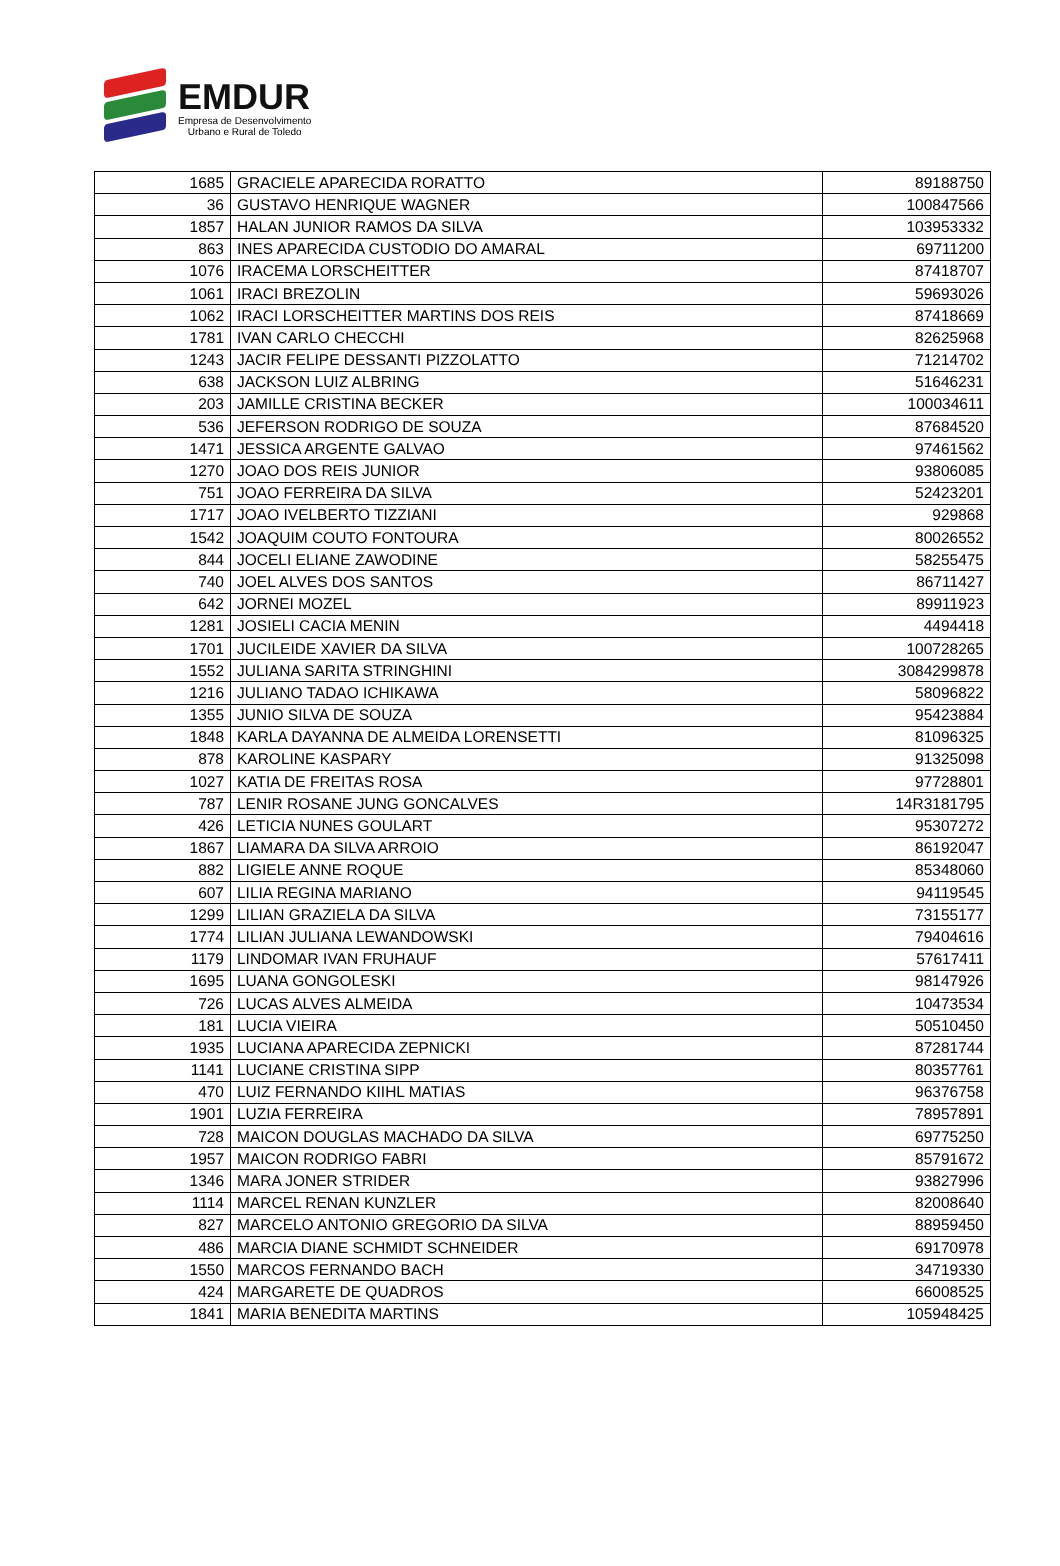EMDUR
Empresa de Desenvolvimento
Urbano e Rural de Toledo
| 1685 | GRACIELE APARECIDA RORATTO | 89188750 |
| 36 | GUSTAVO HENRIQUE WAGNER | 100847566 |
| 1857 | HALAN JUNIOR RAMOS DA SILVA | 103953332 |
| 863 | INES APARECIDA CUSTODIO DO AMARAL | 69711200 |
| 1076 | IRACEMA LORSCHEITTER | 87418707 |
| 1061 | IRACI BREZOLIN | 59693026 |
| 1062 | IRACI LORSCHEITTER MARTINS DOS REIS | 87418669 |
| 1781 | IVAN CARLO CHECCHI | 82625968 |
| 1243 | JACIR FELIPE DESSANTI PIZZOLATTO | 71214702 |
| 638 | JACKSON LUIZ ALBRING | 51646231 |
| 203 | JAMILLE CRISTINA BECKER | 100034611 |
| 536 | JEFERSON RODRIGO DE SOUZA | 87684520 |
| 1471 | JESSICA ARGENTE GALVAO | 97461562 |
| 1270 | JOAO DOS REIS JUNIOR | 93806085 |
| 751 | JOAO FERREIRA DA SILVA | 52423201 |
| 1717 | JOAO IVELBERTO TIZZIANI | 929868 |
| 1542 | JOAQUIM COUTO FONTOURA | 80026552 |
| 844 | JOCELI ELIANE ZAWODINE | 58255475 |
| 740 | JOEL ALVES DOS SANTOS | 86711427 |
| 642 | JORNEI MOZEL | 89911923 |
| 1281 | JOSIELI CACIA MENIN | 4494418 |
| 1701 | JUCILEIDE XAVIER DA SILVA | 100728265 |
| 1552 | JULIANA SARITA STRINGHINI | 3084299878 |
| 1216 | JULIANO TADAO ICHIKAWA | 58096822 |
| 1355 | JUNIO SILVA DE SOUZA | 95423884 |
| 1848 | KARLA DAYANNA DE ALMEIDA LORENSETTI | 81096325 |
| 878 | KAROLINE KASPARY | 91325098 |
| 1027 | KATIA DE FREITAS ROSA | 97728801 |
| 787 | LENIR ROSANE JUNG GONCALVES | 14R3181795 |
| 426 | LETICIA NUNES GOULART | 95307272 |
| 1867 | LIAMARA DA SILVA ARROIO | 86192047 |
| 882 | LIGIELE ANNE ROQUE | 85348060 |
| 607 | LILIA REGINA MARIANO | 94119545 |
| 1299 | LILIAN GRAZIELA DA SILVA | 73155177 |
| 1774 | LILIAN JULIANA LEWANDOWSKI | 79404616 |
| 1179 | LINDOMAR IVAN FRUHAUF | 57617411 |
| 1695 | LUANA GONGOLESKI | 98147926 |
| 726 | LUCAS ALVES ALMEIDA | 10473534 |
| 181 | LUCIA VIEIRA | 50510450 |
| 1935 | LUCIANA APARECIDA ZEPNICKI | 87281744 |
| 1141 | LUCIANE CRISTINA SIPP | 80357761 |
| 470 | LUIZ FERNANDO KIIHL MATIAS | 96376758 |
| 1901 | LUZIA FERREIRA | 78957891 |
| 728 | MAICON DOUGLAS MACHADO DA SILVA | 69775250 |
| 1957 | MAICON RODRIGO FABRI | 85791672 |
| 1346 | MARA JONER STRIDER | 93827996 |
| 1114 | MARCEL RENAN KUNZLER | 82008640 |
| 827 | MARCELO ANTONIO GREGORIO DA SILVA | 88959450 |
| 486 | MARCIA DIANE SCHMIDT SCHNEIDER | 69170978 |
| 1550 | MARCOS FERNANDO BACH | 34719330 |
| 424 | MARGARETE DE QUADROS | 66008525 |
| 1841 | MARIA BENEDITA MARTINS | 105948425 |